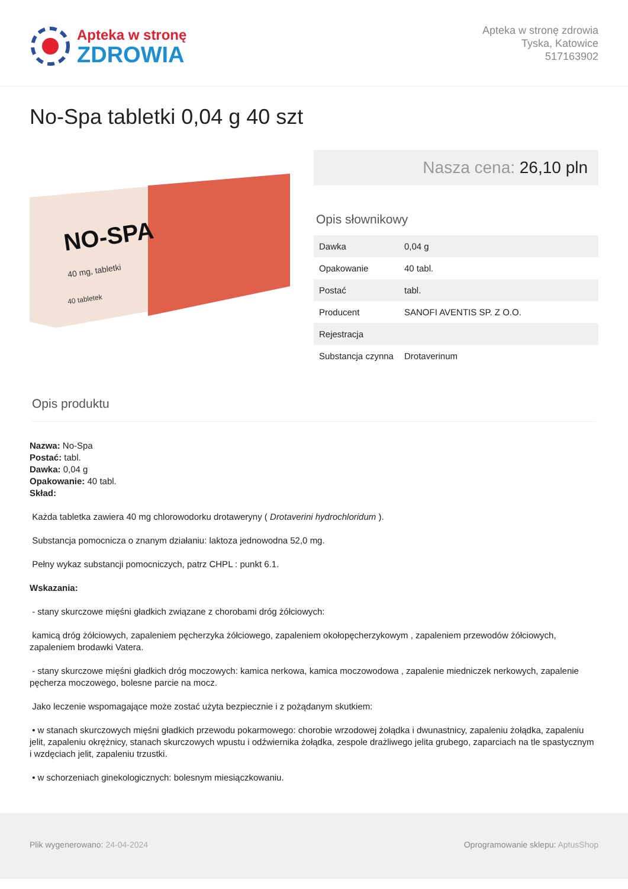Apteka w stronę
ZDROWIA
Apteka w stronę zdrowia
Tyska, Katowice
517163902
No-Spa tabletki 0,04 g 40 szt
NO-SPA
40 mg, tabletki
40 tabletek
Nasza cena: 26,10 pln
Opis słownikowy
| Dawka | 0,04 g |
| Opakowanie | 40 tabl. |
| Postać | tabl. |
| Producent | SANOFI AVENTIS SP. Z O.O. |
| Rejestracja | |
| Substancja czynna | Drotaverinum |
Opis produktu
Nazwa: No-Spa
Postać: tabl.
Dawka: 0,04 g
Opakowanie: 40 tabl.
Skład:
Każda tabletka zawiera 40 mg chlorowodorku drotaweryny ( Drotaverini hydrochloridum ).
Substancja pomocnicza o znanym działaniu: laktoza jednowodna 52,0 mg.
Pełny wykaz substancji pomocniczych, patrz CHPL : punkt 6.1.
Wskazania:
- stany skurczowe mięśni gładkich związane z chorobami dróg żółciowych:
kamicą dróg żółciowych, zapaleniem pęcherzyka żółciowego, zapaleniem okołopęcherzykowym , zapaleniem przewodów żółciowych, zapaleniem brodawki Vatera.
- stany skurczowe mięśni gładkich dróg moczowych: kamica nerkowa, kamica moczowodowa , zapalenie miedniczek nerkowych, zapalenie pęcherza moczowego, bolesne parcie na mocz.
Jako leczenie wspomagające może zostać użyta bezpiecznie i z pożądanym skutkiem:
• w stanach skurczowych mięśni gładkich przewodu pokarmowego: chorobie wrzodowej żołądka i dwunastnicy, zapaleniu żołądka, zapaleniu jelit, zapaleniu okrężnicy, stanach skurczowych wpustu i odźwiernika żołądka, zespole drażliwego jelita grubego, zaparciach na tle spastycznym i wzdęciach jelit, zapaleniu trzustki.
• w schorzeniach ginekologicznych: bolesnym miesiączkowaniu.
Plik wygenerowano: 24-04-2024 Oprogramowanie sklepu: AptusShop